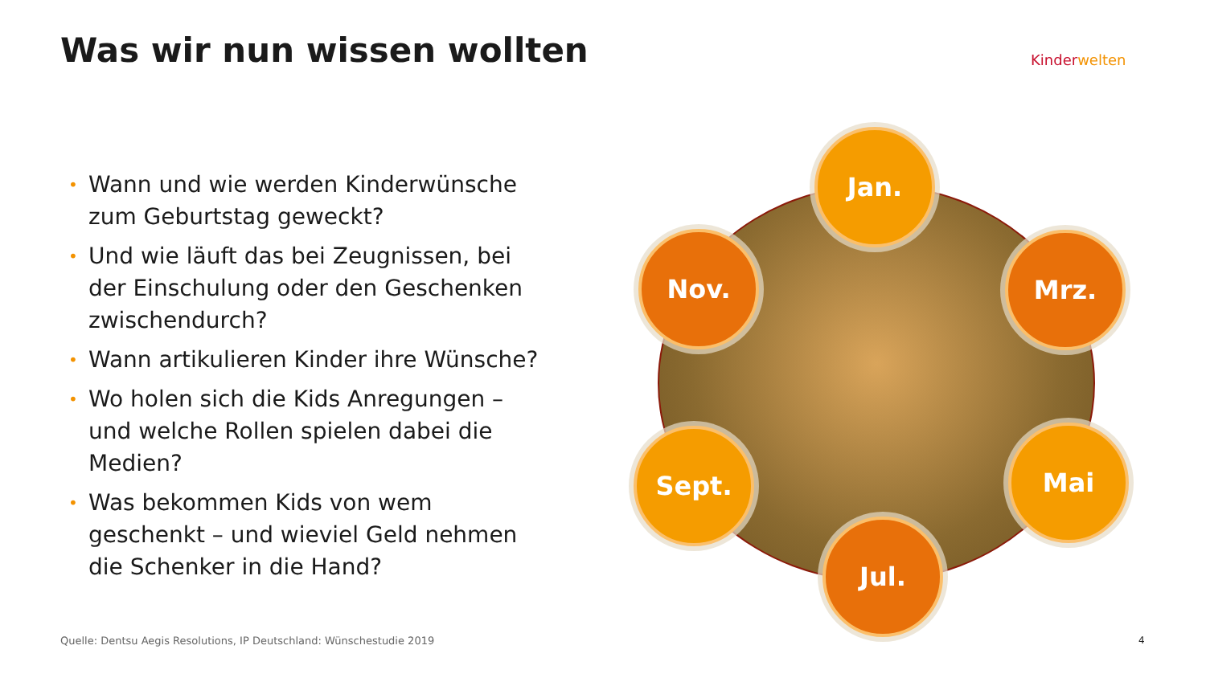Was wir nun wissen wollten Kinderwelten
• Wann und wie werden Kinderwünsche zum Geburtstag geweckt?
• Und wie läuft das bei Zeugnissen, bei der Einschulung oder den Geschenken zwischendurch?
• Wann artikulieren Kinder ihre Wünsche?
• Wo holen sich die Kids Anregungen – und welche Rollen spielen dabei die Medien?
• Was bekommen Kids von wem geschenkt – und wieviel Geld nehmen die Schenker in die Hand?
Jan.
Mrz.
Mai
Jul.
Sept.
Nov.
Quelle: Dentsu Aegis Resolutions, IP Deutschland: Wünschestudie 2019
4